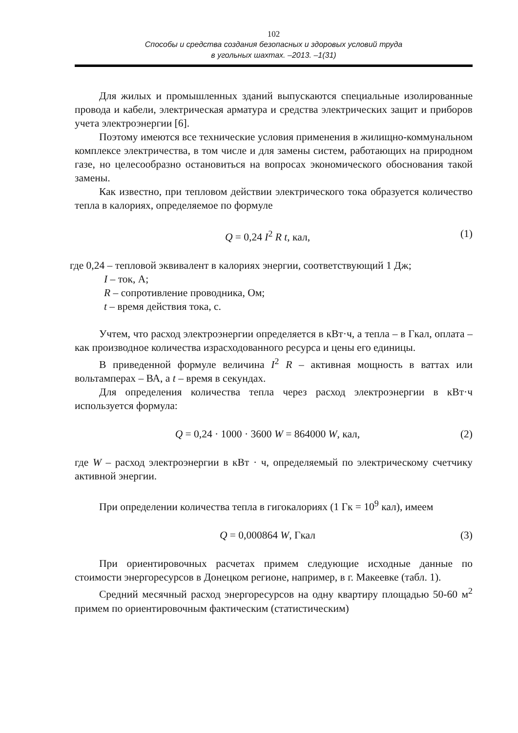102
Способы и средства создания безопасных и здоровых условий труда
в угольных шахтах. –2013. –1(31)
Для жилых и промышленных зданий выпускаются специальные изолированные провода и кабели, электрическая арматура и средства электрических защит и приборов учета электроэнергии [6].
Поэтому имеются все технические условия применения в жилищно-коммунальном комплексе электричества, в том числе и для замены систем, работающих на природном газе, но целесообразно остановиться на вопросах экономического обоснования такой замены.
Как известно, при тепловом действии электрического тока образуется количество тепла в калориях, определяемое по формуле
Q = 0,24 I<sup>2</sup> R t, кал, (1)
где 0,24 – тепловой эквивалент в калориях энергии, соответствующий 1 Дж;
I – ток, А;
R – сопротивление проводника, Ом;
t – время действия тока, с.
Учтем, что расход электроэнергии определяется в кВт·ч, а тепла – в Гкал, оплата – как производное количества израсходованного ресурса и цены его единицы.
В приведенной формуле величина I<sup>2</sup> R – активная мощность в ваттах или вольтамперах – ВА, а t – время в секундах.
Для определения количества тепла через расход электроэнергии в кВт·ч используется формула:
Q = 0,24 · 1000 · 3600 W = 864000 W, кал, (2)
где W – расход электроэнергии в кВт · ч, определяемый по электрическому счетчику активной энергии.
При определении количества тепла в гигокалориях (1 Гк = 10<sup>9</sup> кал), имеем
Q = 0,000864 W, Гкал (3)
При ориентировочных расчетах примем следующие исходные данные по стоимости энергоресурсов в Донецком регионе, например, в г. Макеевке (табл. 1).
Средний месячный расход энергоресурсов на одну квартиру площадью 50-60 м<sup>2</sup> примем по ориентировочным фактическим (статистическим)